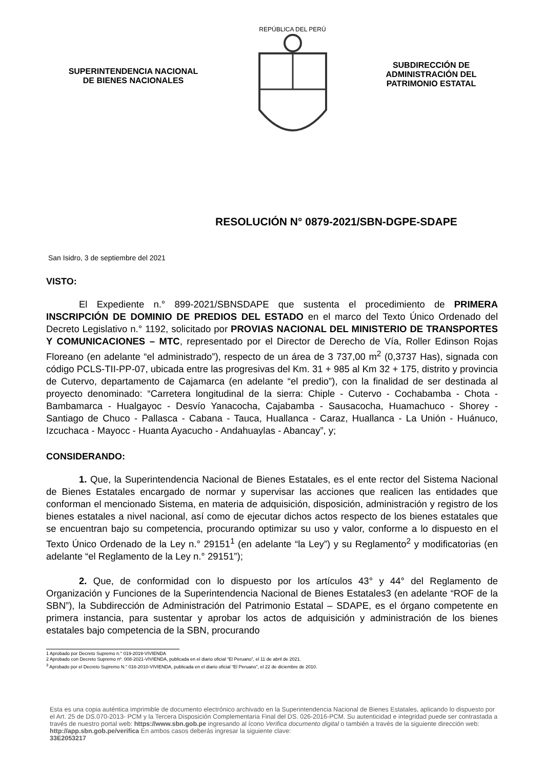SUPERINTENDENCIA NACIONAL
DE BIENES NACIONALES
REPÚBLICA DEL PERÚ
SUBDIRECCIÓN DE
ADMINISTRACIÓN DEL
PATRIMONIO ESTATAL
RESOLUCIÓN N° 0879-2021/SBN-DGPE-SDAPE
San Isidro, 3 de septiembre del 2021
VISTO:
El Expediente n.° 899-2021/SBNSDAPE que sustenta el procedimiento de PRIMERA INSCRIPCIÓN DE DOMINIO DE PREDIOS DEL ESTADO en el marco del Texto Único Ordenado del Decreto Legislativo n.° 1192, solicitado por PROVIAS NACIONAL DEL MINISTERIO DE TRANSPORTES Y COMUNICACIONES – MTC, representado por el Director de Derecho de Vía, Roller Edinson Rojas Floreano (en adelante “el administrado”), respecto de un área de 3 737,00 m<sup>2</sup> (0,3737 Has), signada con código PCLS-TII-PP-07, ubicada entre las progresivas del Km. 31 + 985 al Km 32 + 175, distrito y provincia de Cutervo, departamento de Cajamarca (en adelante “el predio”), con la finalidad de ser destinada al proyecto denominado: “Carretera longitudinal de la sierra: Chiple - Cutervo - Cochabamba - Chota - Bambamarca - Hualgayoc - Desvío Yanacocha, Cajabamba - Sausacocha, Huamachuco - Shorey - Santiago de Chuco - Pallasca - Cabana - Tauca, Huallanca - Caraz, Huallanca - La Unión - Huánuco, Izcuchaca - Mayocc - Huanta Ayacucho - Andahuaylas - Abancay”, y;
CONSIDERANDO:
1. Que, la Superintendencia Nacional de Bienes Estatales, es el ente rector del Sistema Nacional de Bienes Estatales encargado de normar y supervisar las acciones que realicen las entidades que conforman el mencionado Sistema, en materia de adquisición, disposición, administración y registro de los bienes estatales a nivel nacional, así como de ejecutar dichos actos respecto de los bienes estatales que se encuentran bajo su competencia, procurando optimizar su uso y valor, conforme a lo dispuesto en el Texto Único Ordenado de la Ley n.° 29151<sup>1</sup> (en adelante “la Ley”) y su Reglamento<sup>2</sup> y modificatorias (en adelante “el Reglamento de la Ley n.° 29151”);
2. Que, de conformidad con lo dispuesto por los artículos 43° y 44° del Reglamento de Organización y Funciones de la Superintendencia Nacional de Bienes Estatales3 (en adelante “ROF de la SBN”), la Subdirección de Administración del Patrimonio Estatal – SDAPE, es el órgano competente en primera instancia, para sustentar y aprobar los actos de adquisición y administración de los bienes estatales bajo competencia de la SBN, procurando
1 Aprobado por Decreto Supremo n.° 019-2019-VIVIENDA
2 Aprobado con Decreto Supremo nº. 008-2021-VIVIENDA, publicada en el diario oficial “El Peruano”, el 11 de abril de 2021.
<sup>3</sup> Aprobado por el Decreto Supremo N.° 016-2010-VIVIENDA, publicada en el diario oficial “El Peruano”, el 22 de diciembre de 2010.
Esta es una copia auténtica imprimible de documento electrónico archivado en la Superintendencia Nacional de Bienes Estatales, aplicando lo dispuesto por el Art. 25 de DS.070-2013- PCM y la Tercera Disposición Complementaria Final del DS. 026-2016-PCM. Su autenticidad e integridad puede ser contrastada a través de nuestro portal web: https://www.sbn.gob.pe ingresando al ícono Verifica documento digital o también a través de la siguiente dirección web: http://app.sbn.gob.pe/verifica En ambos casos deberás ingresar la siguiente clave:
33E2053217